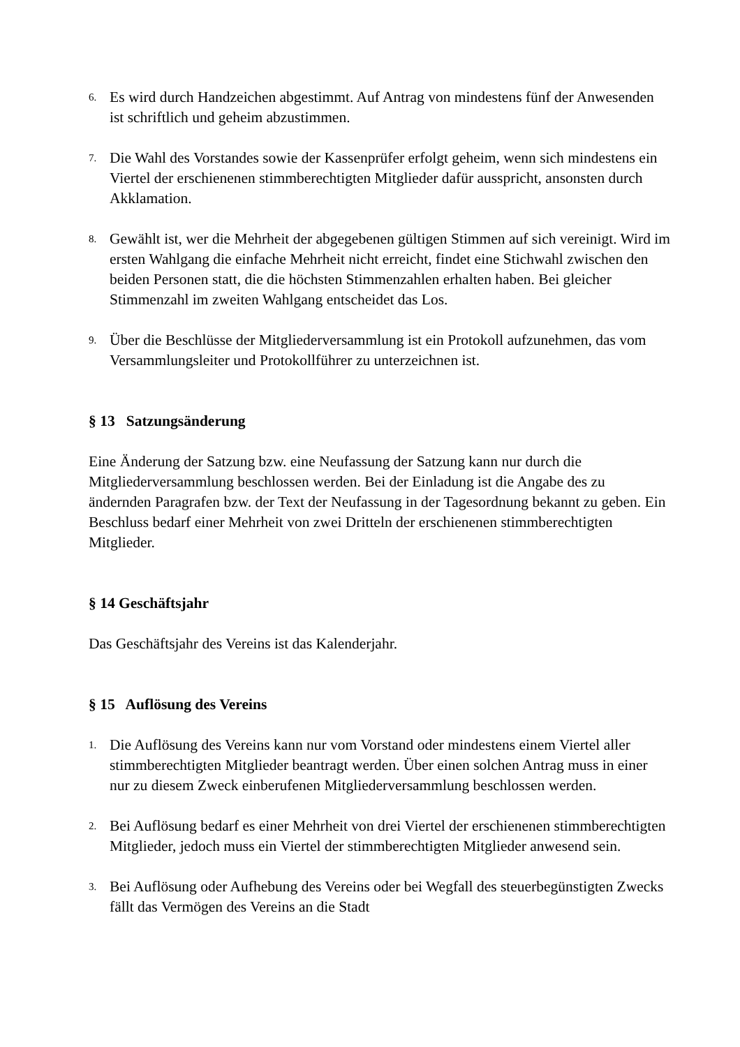6. Es wird durch Handzeichen abgestimmt. Auf Antrag von mindestens fünf der Anwesenden ist schriftlich und geheim abzustimmen.
7. Die Wahl des Vorstandes sowie der Kassenprüfer erfolgt geheim, wenn sich mindestens ein Viertel der erschienenen stimmberechtigten Mitglieder dafür ausspricht, ansonsten durch Akklamation.
8. Gewählt ist, wer die Mehrheit der abgegebenen gültigen Stimmen auf sich vereinigt. Wird im ersten Wahlgang die einfache Mehrheit nicht erreicht, findet eine Stichwahl zwischen den beiden Personen statt, die die höchsten Stimmenzahlen erhalten haben. Bei gleicher Stimmenzahl im zweiten Wahlgang entscheidet das Los.
9. Über die Beschlüsse der Mitgliederversammlung ist ein Protokoll aufzunehmen, das vom Versammlungsleiter und Protokollführer zu unterzeichnen ist.
§ 13 Satzungsänderung
Eine Änderung der Satzung bzw. eine Neufassung der Satzung kann nur durch die Mitgliederversammlung beschlossen werden. Bei der Einladung ist die Angabe des zu ändernden Paragrafen bzw. der Text der Neufassung in der Tagesordnung bekannt zu geben. Ein Beschluss bedarf einer Mehrheit von zwei Dritteln der erschienenen stimmberechtigten Mitglieder.
§ 14 Geschäftsjahr
Das Geschäftsjahr des Vereins ist das Kalenderjahr.
§ 15 Auflösung des Vereins
1. Die Auflösung des Vereins kann nur vom Vorstand oder mindestens einem Viertel aller stimmberechtigten Mitglieder beantragt werden. Über einen solchen Antrag muss in einer nur zu diesem Zweck einberufenen Mitgliederversammlung beschlossen werden.
2. Bei Auflösung bedarf es einer Mehrheit von drei Viertel der erschienenen stimmberechtigten Mitglieder, jedoch muss ein Viertel der stimmberechtigten Mitglieder anwesend sein.
3. Bei Auflösung oder Aufhebung des Vereins oder bei Wegfall des steuerbegünstigten Zwecks fällt das Vermögen des Vereins an die Stadt